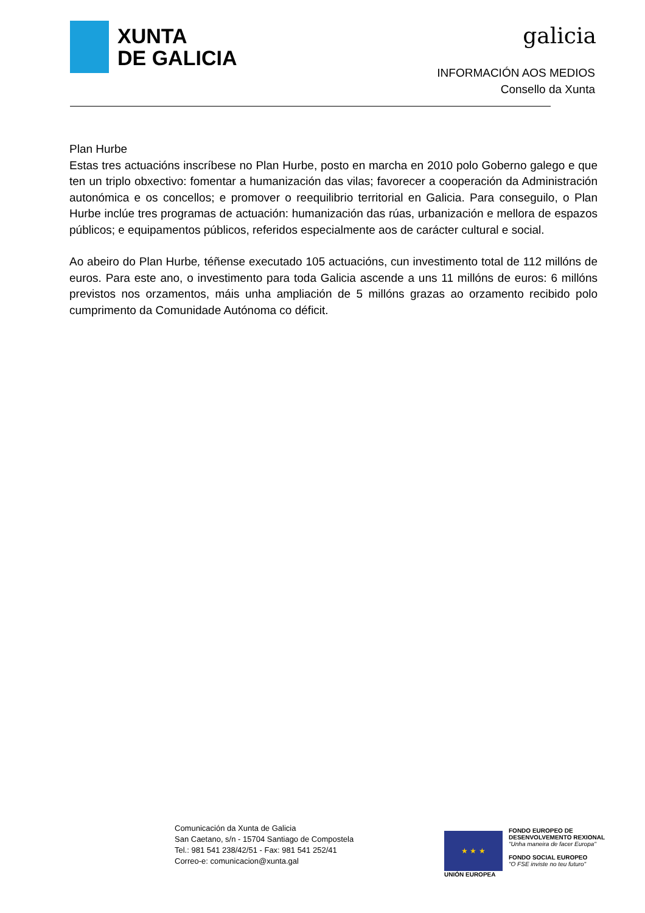XUNTA
DE GALICIA
galicia
INFORMACIÓN AOS MEDIOS
Consello da Xunta
Plan Hurbe
Estas tres actuacións inscríbese no Plan Hurbe, posto en marcha en 2010 polo Goberno galego e que ten un triplo obxectivo: fomentar a humanización das vilas; favorecer a cooperación da Administración autonómica e os concellos; e promover o reequilibrio territorial en Galicia. Para conseguilo, o Plan Hurbe inclúe tres programas de actuación: humanización das rúas, urbanización e mellora de espazos públicos; e equipamentos públicos, referidos especialmente aos de carácter cultural e social.
Ao abeiro do Plan Hurbe, téñense executado 105 actuacións, cun investimento total de 112 millóns de euros. Para este ano, o investimento para toda Galicia ascende a uns 11 millóns de euros: 6 millóns previstos nos orzamentos, máis unha ampliación de 5 millóns grazas ao orzamento recibido polo cumprimento da Comunidade Autónoma co déficit.
Comunicación da Xunta de Galicia
San Caetano, s/n - 15704 Santiago de Compostela
Tel.: 981 541 238/42/51 - Fax: 981 541 252/41
Correo-e: comunicacion@xunta.gal
★ ★ ★
UNIÓN EUROPEA
FONDO EUROPEO DE
DESENVOLVEMENTO REXIONAL
"Unha maneira de facer Europa"
FONDO SOCIAL EUROPEO
"O FSE inviste no teu futuro"